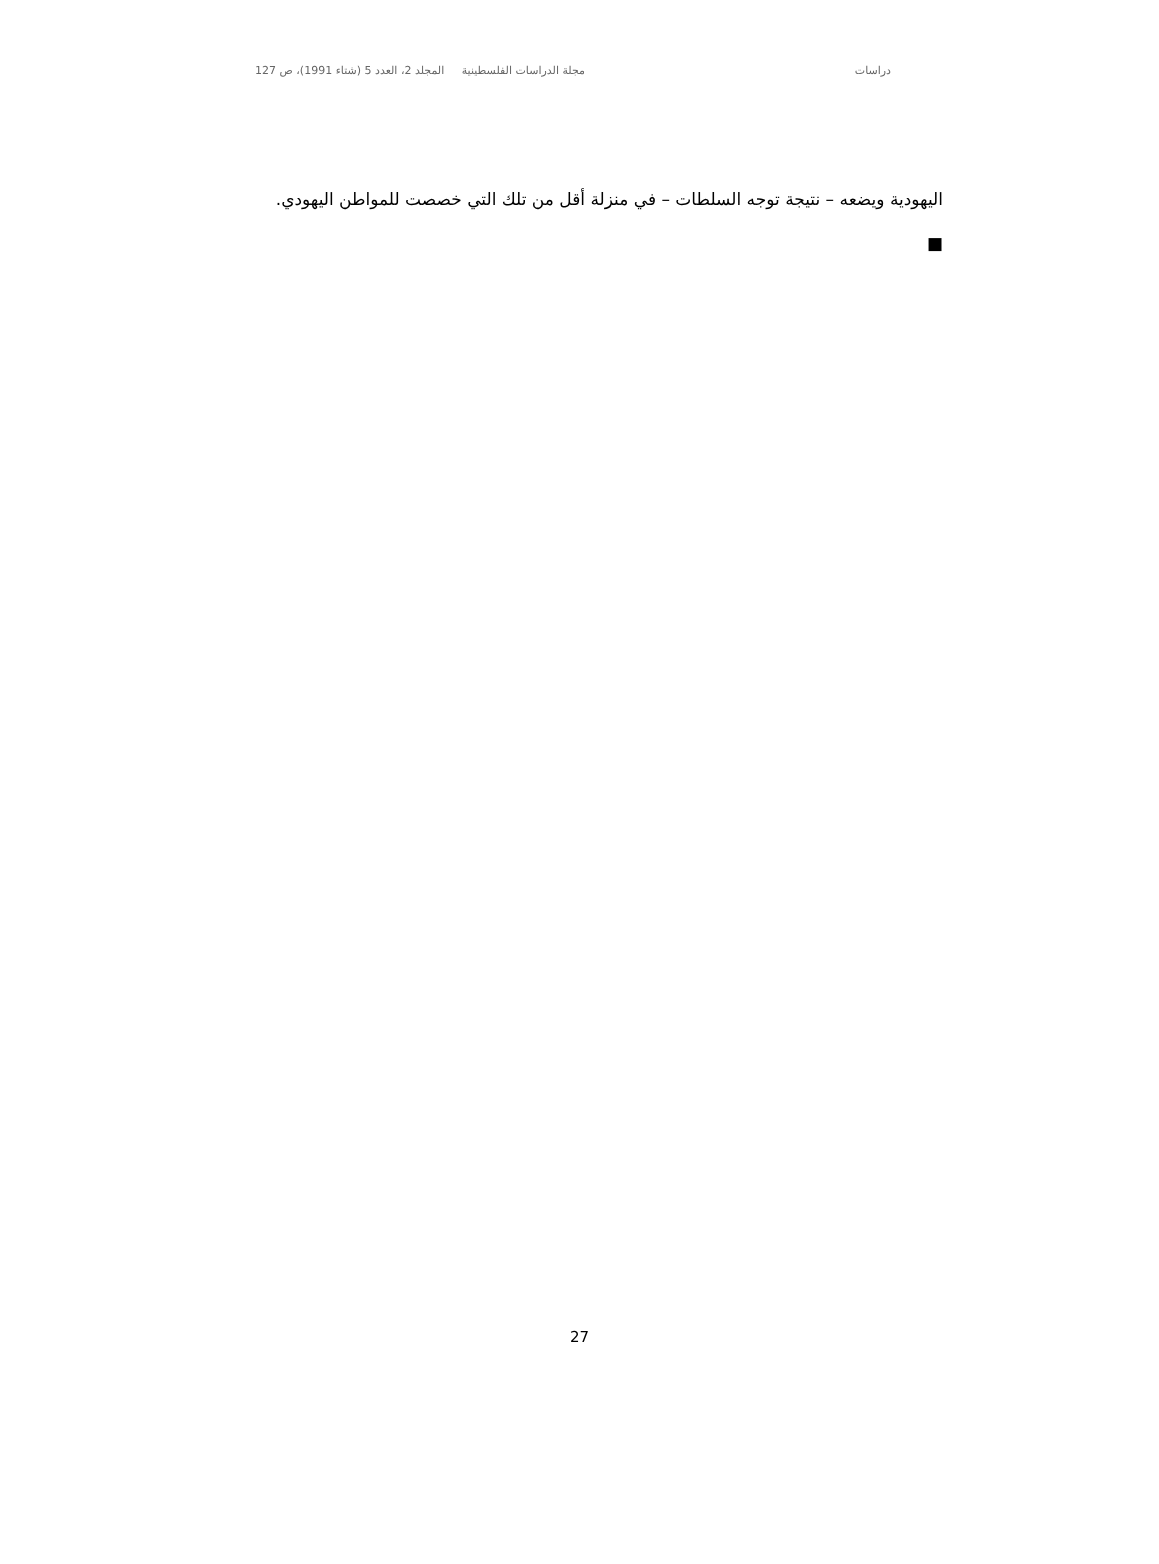دراسات مجلة الدراسات الفلسطينية المجلد 2، العدد 5 (شتاء 1991)، ص 127
اليهودية ويضعه – نتيجة توجه السلطات – في منزلة أقل من تلك التي خصصت للمواطن اليهودي. ■
27